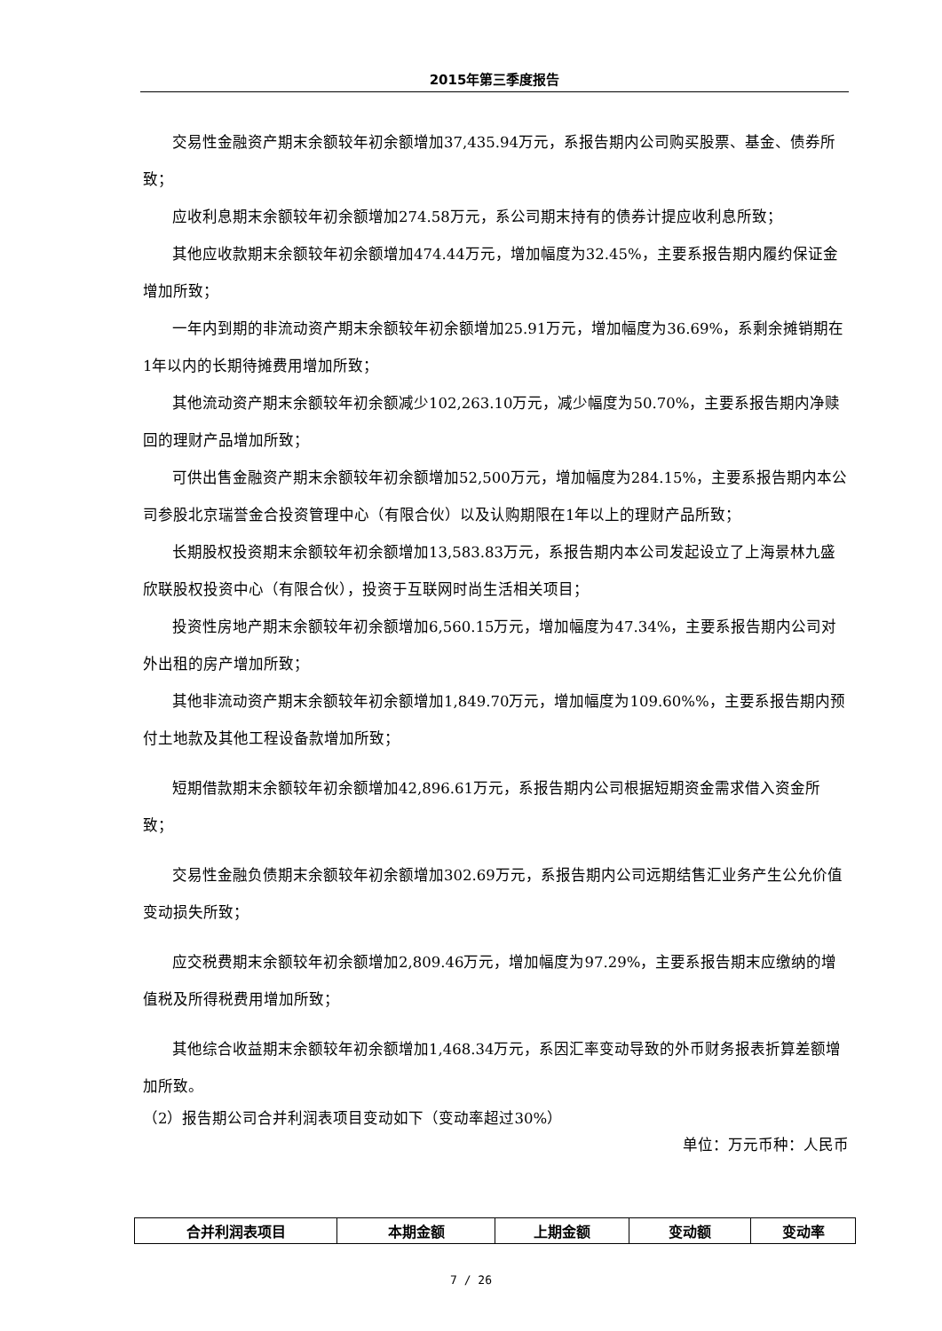2015年第三季度报告
交易性金融资产期末余额较年初余额增加37,435.94万元，系报告期内公司购买股票、基金、债券所致；
应收利息期末余额较年初余额增加274.58万元，系公司期末持有的债券计提应收利息所致；
其他应收款期末余额较年初余额增加474.44万元，增加幅度为32.45%，主要系报告期内履约保证金增加所致；
一年内到期的非流动资产期末余额较年初余额增加25.91万元，增加幅度为36.69%，系剩余摊销期在1年以内的长期待摊费用增加所致；
其他流动资产期末余额较年初余额减少102,263.10万元，减少幅度为50.70%，主要系报告期内净赎回的理财产品增加所致；
可供出售金融资产期末余额较年初余额增加52,500万元，增加幅度为284.15%，主要系报告期内本公司参股北京瑞誉金合投资管理中心（有限合伙）以及认购期限在1年以上的理财产品所致；
长期股权投资期末余额较年初余额增加13,583.83万元，系报告期内本公司发起设立了上海景林九盛欣联股权投资中心（有限合伙），投资于互联网时尚生活相关项目；
投资性房地产期末余额较年初余额增加6,560.15万元，增加幅度为47.34%，主要系报告期内公司对外出租的房产增加所致；
其他非流动资产期末余额较年初余额增加1,849.70万元，增加幅度为109.60%%，主要系报告期内预付土地款及其他工程设备款增加所致；
短期借款期末余额较年初余额增加42,896.61万元，系报告期内公司根据短期资金需求借入资金所致；
交易性金融负债期末余额较年初余额增加302.69万元，系报告期内公司远期结售汇业务产生公允价值变动损失所致；
应交税费期末余额较年初余额增加2,809.46万元，增加幅度为97.29%，主要系报告期末应缴纳的增值税及所得税费用增加所致；
其他综合收益期末余额较年初余额增加1,468.34万元，系因汇率变动导致的外币财务报表折算差额增加所致。
（2）报告期公司合并利润表项目变动如下（变动率超过30%）
单位：万元币种：人民币
| 合并利润表项目 | 本期金额 | 上期金额 | 变动额 | 变动率 |
| --- | --- | --- | --- | --- |
7 / 26